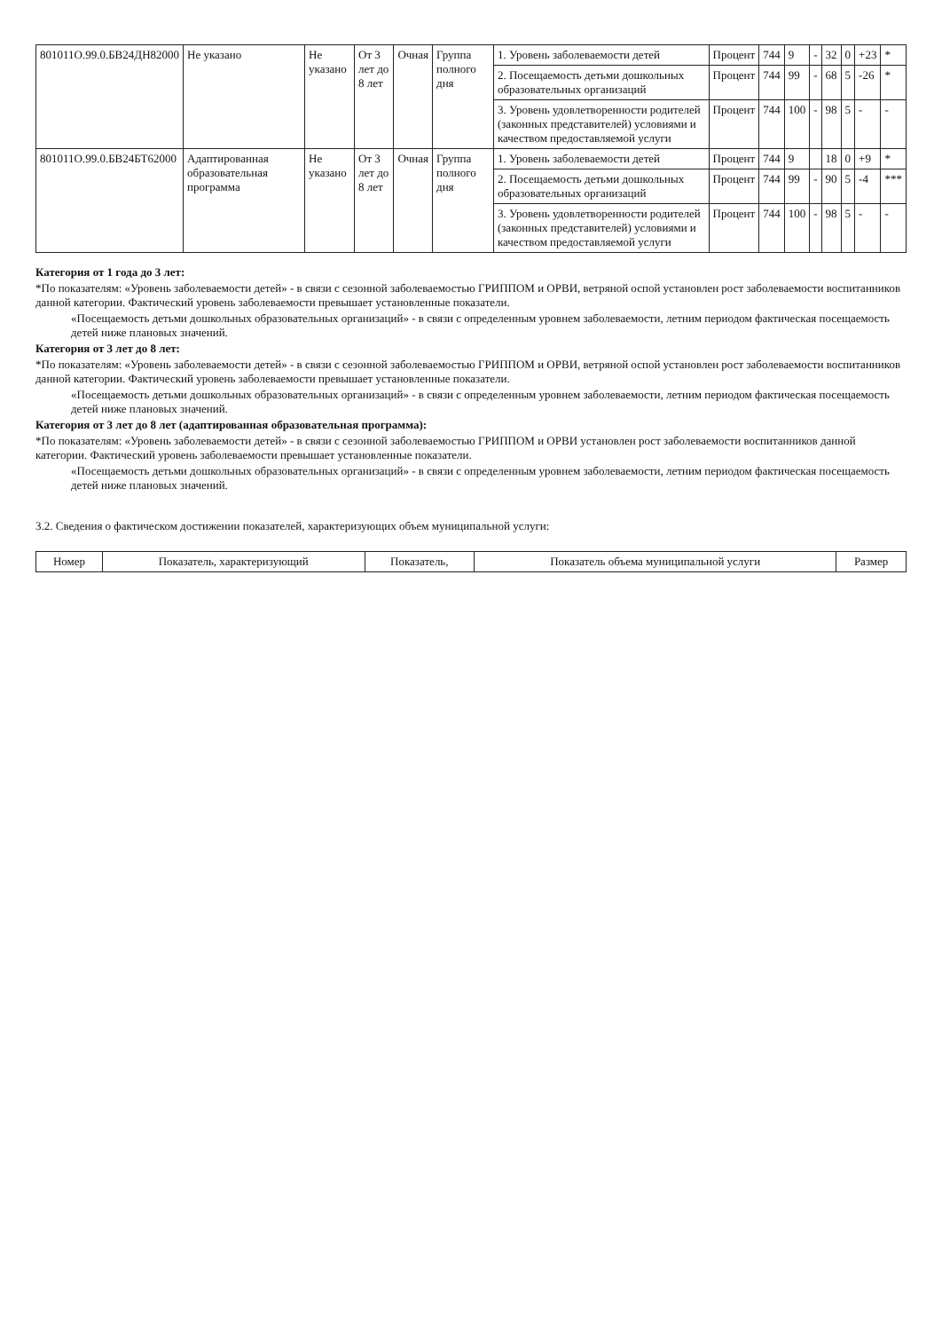| 801011О.99.0.БВ24ДН82000 | Не указано | Не указано | От 3 лет до 8 лет | Очная | Группа полного дня | 1. Уровень заболеваемости детей | Процент | 744 | 9 | - | 32 | 0 | +23 | * |
| | | | | | | 2. Посещаемость детьми дошкольных образовательных организаций | Процент | 744 | 99 | - | 68 | 5 | -26 | * |
| | | | | | | 3. Уровень удовлетворенности родителей (законных представителей) условиями и качеством предоставляемой услуги | Процент | 744 | 100 | - | 98 | 5 | - | - |
| 801011О.99.0.БВ24БТ62000 | Адаптированная образовательная программа | Не указано | От 3 лет до 8 лет | Очная | Группа полного дня | 1. Уровень заболеваемости детей | Процент | 744 | 9 | | 18 | 0 | +9 | * |
| | | | | | | 2. Посещаемость детьми дошкольных образовательных организаций | Процент | 744 | 99 | - | 90 | 5 | -4 | *** |
| | | | | | | 3. Уровень удовлетворенности родителей (законных представителей) условиями и качеством предоставляемой услуги | Процент | 744 | 100 | - | 98 | 5 | - | - |
Категория от 1 года до 3 лет:
*По показателям: «Уровень заболеваемости детей» - в связи с сезонной заболеваемостью ГРИППОМ и ОРВИ, ветряной оспой установлен рост заболеваемости воспитанников данной категории. Фактический уровень заболеваемости превышает установленные показатели.
«Посещаемость детьми дошкольных образовательных организаций» - в связи с определенным уровнем заболеваемости, летним периодом фактическая посещаемость детей ниже плановых значений.
Категория от 3 лет до 8 лет:
*По показателям: «Уровень заболеваемости детей» - в связи с сезонной заболеваемостью ГРИППОМ и ОРВИ, ветряной оспой установлен рост заболеваемости воспитанников данной категории. Фактический уровень заболеваемости превышает установленные показатели.
«Посещаемость детьми дошкольных образовательных организаций» - в связи с определенным уровнем заболеваемости, летним периодом фактическая посещаемость детей ниже плановых значений.
Категория от 3 лет до 8 лет (адаптированная образовательная программа):
*По показателям: «Уровень заболеваемости детей» - в связи с сезонной заболеваемостью ГРИППОМ и ОРВИ установлен рост заболеваемости воспитанников данной категории. Фактический уровень заболеваемости превышает установленные показатели.
«Посещаемость детьми дошкольных образовательных организаций» - в связи с определенным уровнем заболеваемости, летним периодом фактическая посещаемость детей ниже плановых значений.
3.2. Сведения о фактическом достижении показателей, характеризующих объем муниципальной услуги:
| Номер | Показатель, характеризующий | Показатель, | Показатель объема муниципальной услуги | Размер |
| --- | --- | --- | --- | --- |